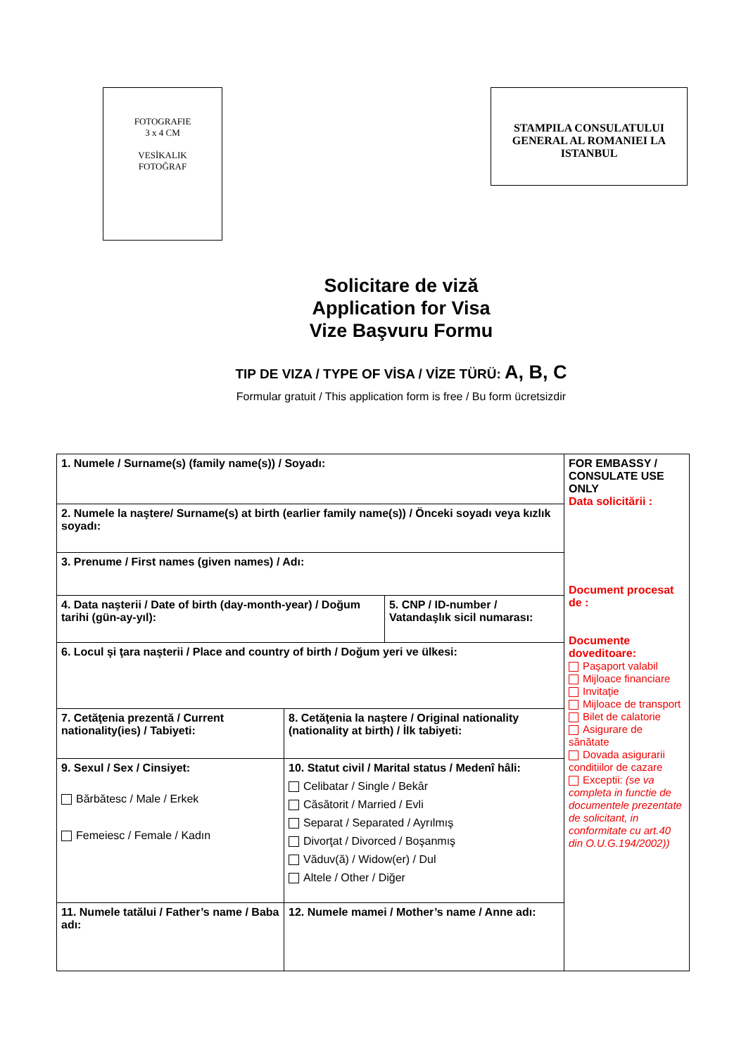FOTOGRAFIE
3 x 4 CM
VESİKALIK
FOTOĞRAF
STAMPILA CONSULATULUI GENERAL AL ROMANIEI LA ISTANBUL
Solicitare de viză
Application for Visa
Vize Başvuru Formu
TIP DE VIZA / TYPE OF VİSA / VİZE TÜRÜ: A, B, C
Formular gratuit / This application form is free / Bu form ücretsizdir
| 1. Numele / Surname(s) (family name(s)) / Soyadı: | | | FOR EMBASSY / CONSULATE USE ONLY Data solicitării : Document procesat de : Documente doveditoare: Paşaport valabil Mijloace financiare Invitaţie Mijloace de transport Bilet de calatorie Asigurare de sănătate Dovada asigurarii conditiilor de cazare Exceptii: (se va completa in functie de documentele prezentate de solicitant, in conformitate cu art.40 din O.U.G.194/2002)) |
| 2. Numele la naştere/ Surname(s) at birth (earlier family name(s)) / Önceki soyadı veya kızlık soyadı: | | | |
| 3. Prenume / First names (given names) / Adı: | | | |
| 4. Data naşterii / Date of birth (day-month-year) / Doğum tarihi (gün-ay-yıl): | | 5. CNP / ID-number / Vatandaşlık sicil numarası: | |
| 6. Locul şi ţara naşterii / Place and country of birth / Doğum yeri ve ülkesi: | | | |
| 7. Cetăţenia prezentă / Current nationality(ies) / Tabiyeti: | 8. Cetăţenia la naştere / Original nationality (nationality at birth) / İlk tabiyeti: | | |
| 9. Sexul / Sex / Cinsiyet: Bărbătesc / Male / Erkek Femeiesc / Female / Kadın | 10. Statut civil / Marital status / Medenî hâli: Celibatar / Single / Bekâr Căsătorit / Married / Evli Separat / Separated / Ayrılmış Divorţat / Divorced / Boşanmış Văduv(ă) / Widow(er) / Dul Altele / Other / Diğer | | |
| 11. Numele tatălui / Father’s name / Baba adı: | 12. Numele mamei / Mother’s name / Anne adı: | | |